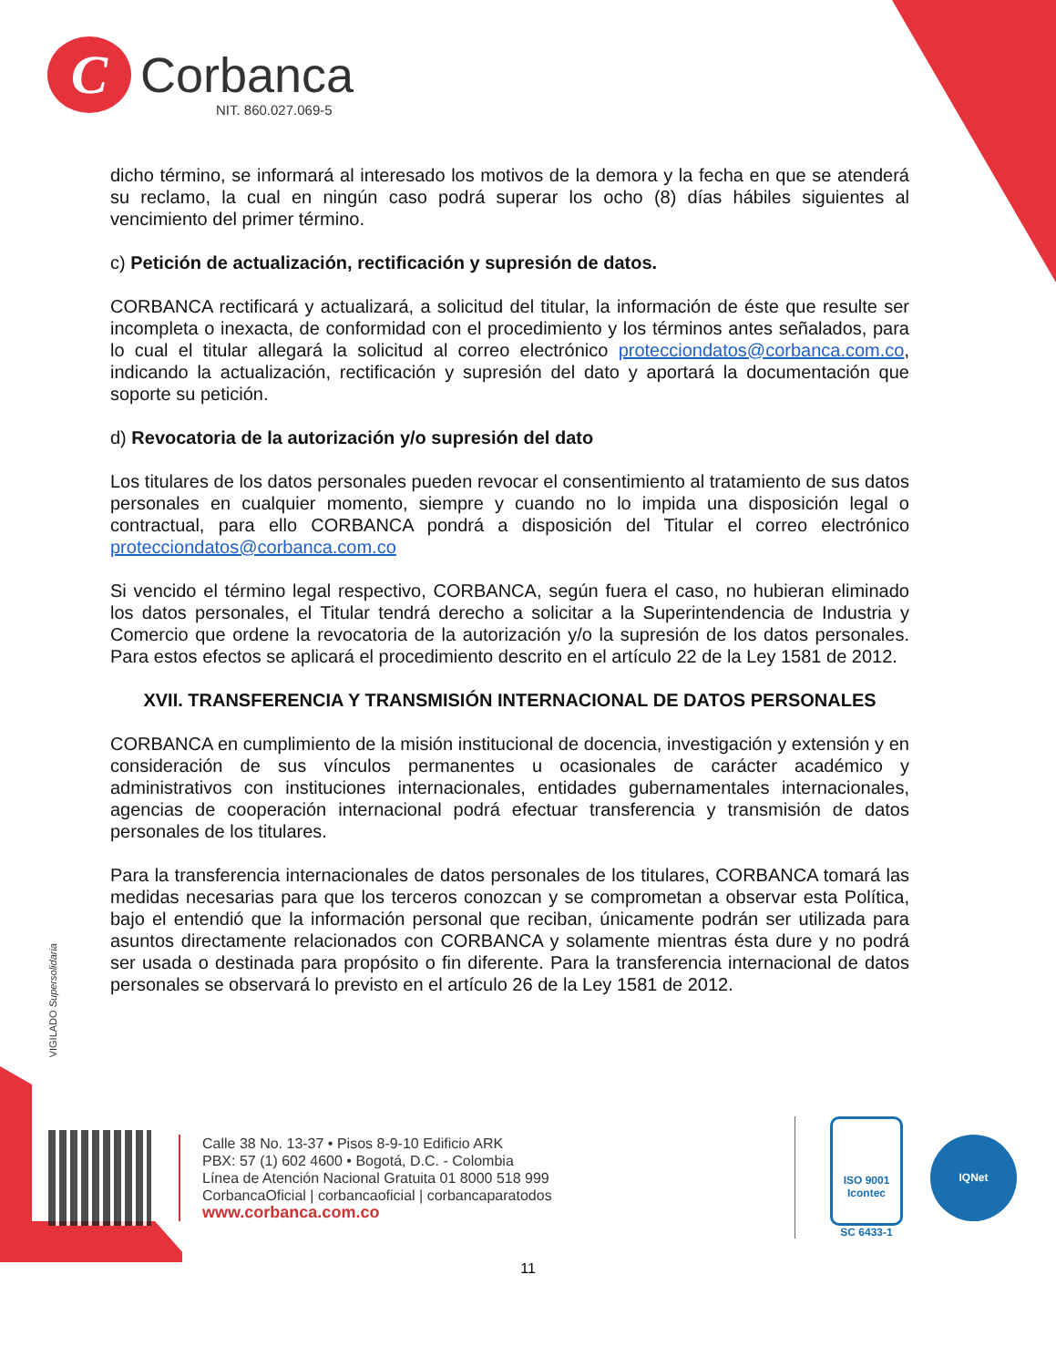C
Corbanca
NIT. 860.027.069-5
dicho término, se informará al interesado los motivos de la demora y la fecha en que se atenderá su reclamo, la cual en ningún caso podrá superar los ocho (8) días hábiles siguientes al vencimiento del primer término.
c) Petición de actualización, rectificación y supresión de datos.
CORBANCA rectificará y actualizará, a solicitud del titular, la información de éste que resulte ser incompleta o inexacta, de conformidad con el procedimiento y los términos antes señalados, para lo cual el titular allegará la solicitud al correo electrónico protecciondatos@corbanca.com.co, indicando la actualización, rectificación y supresión del dato y aportará la documentación que soporte su petición.
d) Revocatoria de la autorización y/o supresión del dato
Los titulares de los datos personales pueden revocar el consentimiento al tratamiento de sus datos personales en cualquier momento, siempre y cuando no lo impida una disposición legal o contractual, para ello CORBANCA pondrá a disposición del Titular el correo electrónico protecciondatos@corbanca.com.co
Si vencido el término legal respectivo, CORBANCA, según fuera el caso, no hubieran eliminado los datos personales, el Titular tendrá derecho a solicitar a la Superintendencia de Industria y Comercio que ordene la revocatoria de la autorización y/o la supresión de los datos personales. Para estos efectos se aplicará el procedimiento descrito en el artículo 22 de la Ley 1581 de 2012.
XVII. TRANSFERENCIA Y TRANSMISIÓN INTERNACIONAL DE DATOS PERSONALES
CORBANCA en cumplimiento de la misión institucional de docencia, investigación y extensión y en consideración de sus vínculos permanentes u ocasionales de carácter académico y administrativos con instituciones internacionales, entidades gubernamentales internacionales, agencias de cooperación internacional podrá efectuar transferencia y transmisión de datos personales de los titulares.
Para la transferencia internacionales de datos personales de los titulares, CORBANCA tomará las medidas necesarias para que los terceros conozcan y se comprometan a observar esta Política, bajo el entendió que la información personal que reciban, únicamente podrán ser utilizada para asuntos directamente relacionados con CORBANCA y solamente mientras ésta dure y no podrá ser usada o destinada para propósito o fin diferente. Para la transferencia internacional de datos personales se observará lo previsto en el artículo 26 de la Ley 1581 de 2012.
VIGILADO Supersolidaria
Calle 38 No. 13-37 • Pisos 8-9-10 Edificio ARK
PBX: 57 (1) 602 4600 • Bogotá, D.C. - Colombia
Línea de Atención Nacional Gratuita 01 8000 518 999
CorbancaOficial | corbancaoficial | corbancaparatodos
www.corbanca.com.co
ISO 9001
Icontec
SC 6433-1
IQNet
11